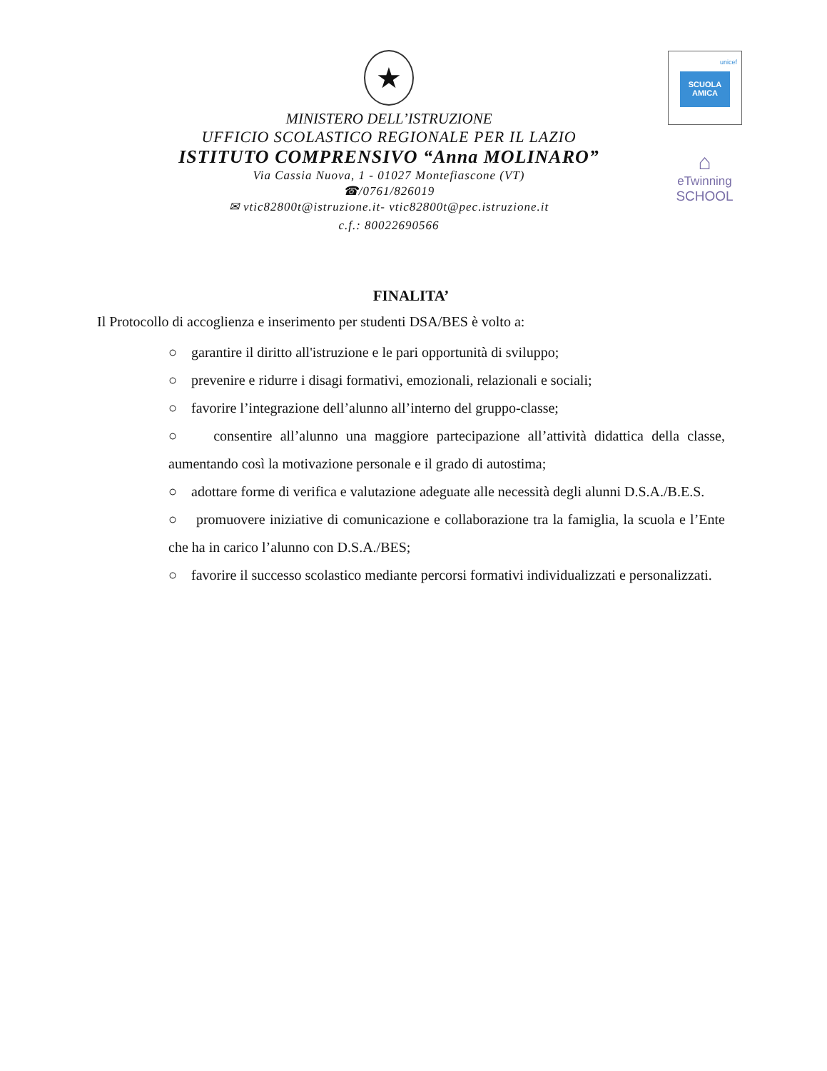★
MINISTERO DELL’ISTRUZIONE
UFFICIO SCOLASTICO REGIONALE PER IL LAZIO
ISTITUTO COMPRENSIVO “Anna MOLINARO”
Via Cassia Nuova, 1 - 01027 Montefiascone (VT)
☎/0761/826019
✉ vtic82800t@istruzione.it- vtic82800t@pec.istruzione.it
c.f.: 80022690566
unicef
SCUOLA AMICA
⌂
eTwinning
SCHOOL
FINALITA’
Il Protocollo di accoglienza e inserimento per studenti DSA/BES è volto a:
○ garantire il diritto all'istruzione e le pari opportunità di sviluppo;
○ prevenire e ridurre i disagi formativi, emozionali, relazionali e sociali;
○ favorire l’integrazione dell’alunno all’interno del gruppo-classe;
○ consentire all’alunno una maggiore partecipazione all’attività didattica della classe, aumentando così la motivazione personale e il grado di autostima;
○ adottare forme di verifica e valutazione adeguate alle necessità degli alunni D.S.A./B.E.S.
○ promuovere iniziative di comunicazione e collaborazione tra la famiglia, la scuola e l’Ente che ha in carico l’alunno con D.S.A./BES;
○ favorire il successo scolastico mediante percorsi formativi individualizzati e personalizzati.